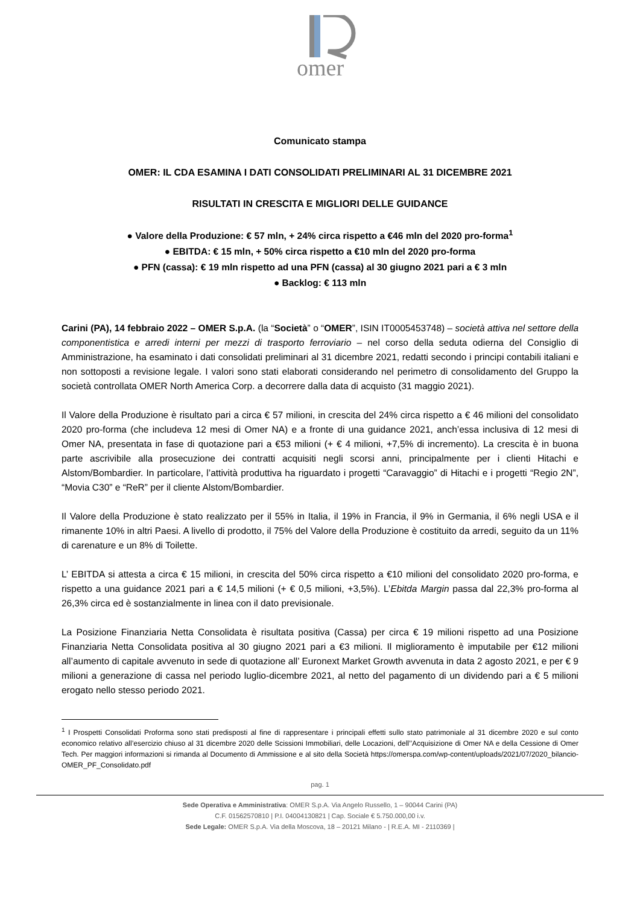omer
Comunicato stampa
OMER: IL CDA ESAMINA I DATI CONSOLIDATI PRELIMINARI AL 31 DICEMBRE 2021
RISULTATI IN CRESCITA E MIGLIORI DELLE GUIDANCE
● Valore della Produzione: € 57 mln, + 24% circa rispetto a €46 mln del 2020 pro-forma<sup>1</sup>
● EBITDA: € 15 mln, + 50% circa rispetto a €10 mln del 2020 pro-forma
● PFN (cassa): € 19 mln rispetto ad una PFN (cassa) al 30 giugno 2021 pari a € 3 mln
● Backlog: € 113 mln
Carini (PA), 14 febbraio 2022 – OMER S.p.A. (la “Società” o “OMER”, ISIN IT0005453748) – società attiva nel settore della componentistica e arredi interni per mezzi di trasporto ferroviario – nel corso della seduta odierna del Consiglio di Amministrazione, ha esaminato i dati consolidati preliminari al 31 dicembre 2021, redatti secondo i principi contabili italiani e non sottoposti a revisione legale. I valori sono stati elaborati considerando nel perimetro di consolidamento del Gruppo la società controllata OMER North America Corp. a decorrere dalla data di acquisto (31 maggio 2021).
Il Valore della Produzione è risultato pari a circa € 57 milioni, in crescita del 24% circa rispetto a € 46 milioni del consolidato 2020 pro-forma (che includeva 12 mesi di Omer NA) e a fronte di una guidance 2021, anch’essa inclusiva di 12 mesi di Omer NA, presentata in fase di quotazione pari a €53 milioni (+ € 4 milioni, +7,5% di incremento). La crescita è in buona parte ascrivibile alla prosecuzione dei contratti acquisiti negli scorsi anni, principalmente per i clienti Hitachi e Alstom/Bombardier. In particolare, l’attività produttiva ha riguardato i progetti “Caravaggio” di Hitachi e i progetti “Regio 2N”, “Movia C30” e “ReR” per il cliente Alstom/Bombardier.
Il Valore della Produzione è stato realizzato per il 55% in Italia, il 19% in Francia, il 9% in Germania, il 6% negli USA e il rimanente 10% in altri Paesi. A livello di prodotto, il 75% del Valore della Produzione è costituito da arredi, seguito da un 11% di carenature e un 8% di Toilette.
L’ EBITDA si attesta a circa € 15 milioni, in crescita del 50% circa rispetto a €10 milioni del consolidato 2020 pro-forma, e rispetto a una guidance 2021 pari a € 14,5 milioni (+ € 0,5 milioni, +3,5%). L’Ebitda Margin passa dal 22,3% pro-forma al 26,3% circa ed è sostanzialmente in linea con il dato previsionale.
La Posizione Finanziaria Netta Consolidata è risultata positiva (Cassa) per circa € 19 milioni rispetto ad una Posizione Finanziaria Netta Consolidata positiva al 30 giugno 2021 pari a €3 milioni. Il miglioramento è imputabile per €12 milioni all’aumento di capitale avvenuto in sede di quotazione all’ Euronext Market Growth avvenuta in data 2 agosto 2021, e per € 9 milioni a generazione di cassa nel periodo luglio-dicembre 2021, al netto del pagamento di un dividendo pari a € 5 milioni erogato nello stesso periodo 2021.
<sup>1</sup> I Prospetti Consolidati Proforma sono stati predisposti al fine di rappresentare i principali effetti sullo stato patrimoniale al 31 dicembre 2020 e sul conto economico relativo all’esercizio chiuso al 31 dicembre 2020 delle Scissioni Immobiliari, delle Locazioni, dell’’Acquisizione di Omer NA e della Cessione di Omer Tech. Per maggiori informazioni si rimanda al Documento di Ammissione e al sito della Società https://omerspa.com/wp-content/uploads/2021/07/2020_bilancio-OMER_PF_Consolidato.pdf
pag. 1
Sede Operativa e Amministrativa: OMER S.p.A. Via Angelo Russello, 1 – 90044 Carini (PA)
C.F. 01562570810 | P.I. 04004130821 | Cap. Sociale € 5.750.000,00 i.v.
Sede Legale: OMER S.p.A. Via della Moscova, 18 – 20121 Milano - | R.E.A. MI - 2110369 |